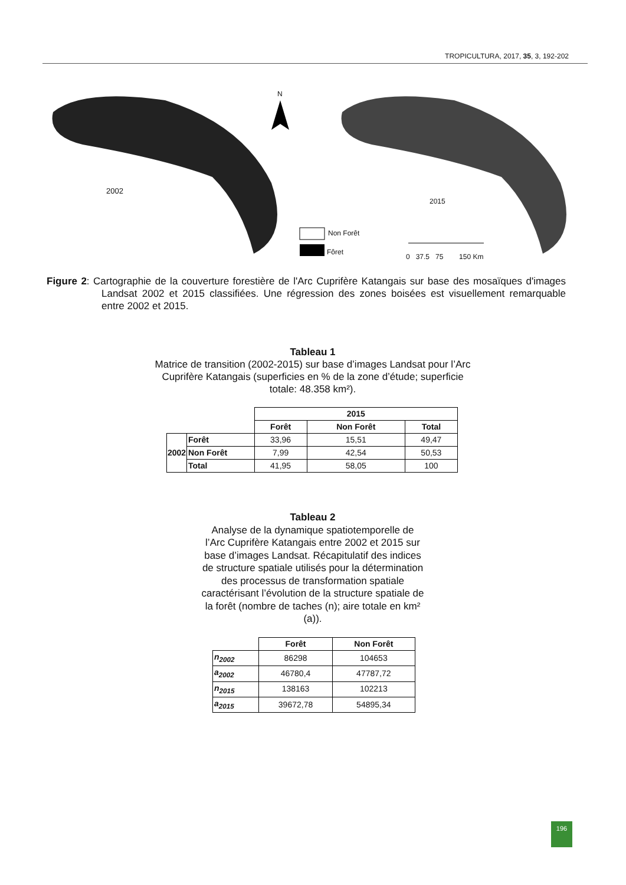TROPICULTURA, 2017, 35, 3, 192-202
N
2002
2015
Non Forêt
Fôret
0 37.5 75 150 Km
Figure 2: Cartographie de la couverture forestière de l'Arc Cuprifère Katangais sur base des mosaïques d'images Landsat 2002 et 2015 classifiées. Une régression des zones boisées est visuellement remarquable entre 2002 et 2015.
Tableau 1
Matrice de transition (2002-2015) sur base d’images Landsat pour l’Arc Cuprifère Katangais (superficies en % de la zone d’étude; superficie totale: 48.358 km²).
| | | 2015 | | |
| | | Forêt | Non Forêt | Total |
| 2002 | Forêt | 33,96 | 15,51 | 49,47 |
| | Non Forêt | 7,99 | 42,54 | 50,53 |
| | Total | 41,95 | 58,05 | 100 |
Tableau 2
Analyse de la dynamique spatiotemporelle de l’Arc Cuprifère Katangais entre 2002 et 2015 sur base d’images Landsat. Récapitulatif des indices de structure spatiale utilisés pour la détermination des processus de transformation spatiale caractérisant l’évolution de la structure spatiale de la forêt (nombre de taches (n); aire totale en km² (a)).
| | Forêt | Non Forêt |
| n<sub>2002</sub> | 86298 | 104653 |
| a<sub>2002</sub> | 46780,4 | 47787,72 |
| n<sub>2015</sub> | 138163 | 102213 |
| a<sub>2015</sub> | 39672,78 | 54895,34 |
196